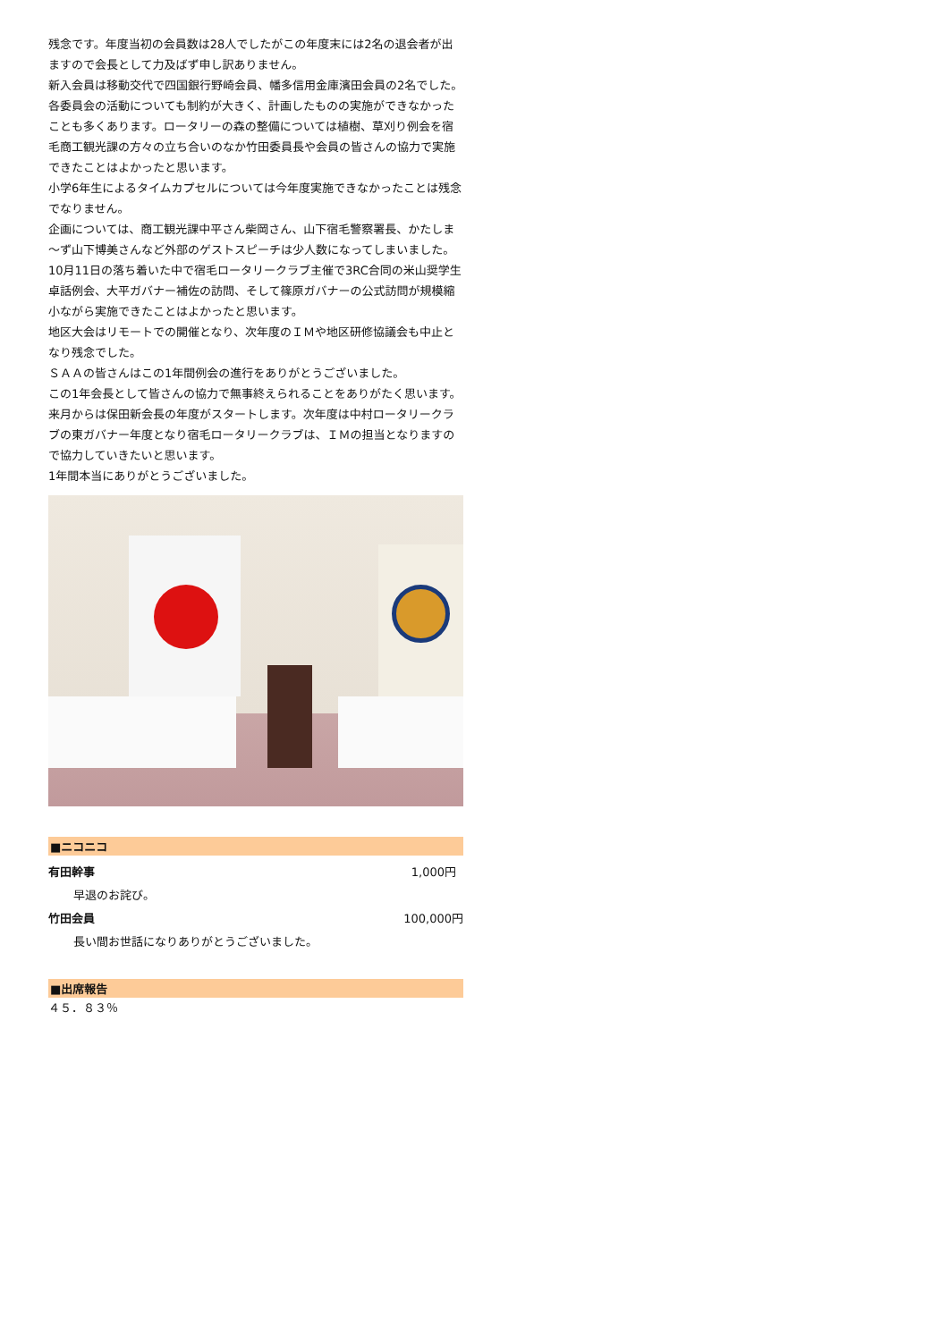残念です。年度当初の会員数は28人でしたがこの年度末には2名の退会者が出ますので会長として力及ばず申し訳ありません。
新入会員は移動交代で四国銀行野崎会員、幡多信用金庫濱田会員の2名でした。
各委員会の活動についても制約が大きく、計画したものの実施ができなかったことも多くあります。ロータリーの森の整備については植樹、草刈り例会を宿毛商工観光課の方々の立ち合いのなか竹田委員長や会員の皆さんの協力で実施できたことはよかったと思います。
小学6年生によるタイムカプセルについては今年度実施できなかったことは残念でなりません。
企画については、商工観光課中平さん柴岡さん、山下宿毛警察署長、かたしま～ず山下博美さんなど外部のゲストスピーチは少人数になってしまいました。
10月11日の落ち着いた中で宿毛ロータリークラブ主催で3RC合同の米山奨学生卓話例会、大平ガバナー補佐の訪問、そして篠原ガバナーの公式訪問が規模縮小ながら実施できたことはよかったと思います。
地区大会はリモートでの開催となり、次年度のＩＭや地区研修協議会も中止となり残念でした。
ＳＡＡの皆さんはこの1年間例会の進行をありがとうございました。
この1年会長として皆さんの協力で無事終えられることをありがたく思います。
来月からは保田新会長の年度がスタートします。次年度は中村ロータリークラブの東ガバナー年度となり宿毛ロータリークラブは、ＩＭの担当となりますので協力していきたいと思います。
1年間本当にありがとうございました。
■ニコニコ
有田幹事 1,000円
早退のお詫び。
竹田会員 100,000円
長い間お世話になりありがとうございました。
■出席報告
４５．８３％